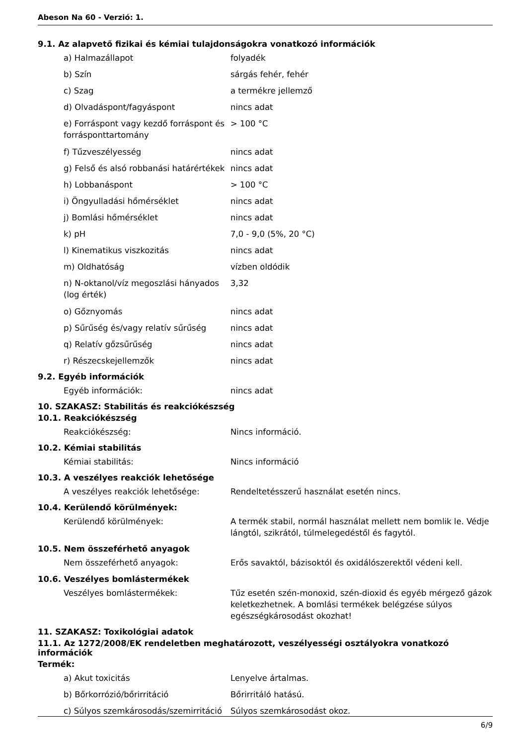Abeson Na 60 - Verzió: 1.
9.1. Az alapvető fizikai és kémiai tulajdonságokra vonatkozó információk
| a) Halmazállapot | folyadék |
| b) Szín | sárgás fehér, fehér |
| c) Szag | a termékre jellemző |
| d) Olvadáspont/fagyáspont | nincs adat |
| e) Forráspont vagy kezdő forráspont és forrásponttartomány | > 100 °C |
| f) Tűzveszélyesség | nincs adat |
| g) Felső és alsó robbanási határértékek | nincs adat |
| h) Lobbanáspont | > 100 °C |
| i) Öngyulladási hőmérséklet | nincs adat |
| j) Bomlási hőmérséklet | nincs adat |
| k) pH | 7,0 - 9,0 (5%, 20 °C) |
| l) Kinematikus viszkozitás | nincs adat |
| m) Oldhatóság | vízben oldódik |
| n) N-oktanol/víz megoszlási hányados (log érték) | 3,32 |
| o) Gőznyomás | nincs adat |
| p) Sűrűség és/vagy relatív sűrűség | nincs adat |
| q) Relatív gőzsűrűség | nincs adat |
| r) Részecskejellemzők | nincs adat |
9.2. Egyéb információk
| Egyéb információk: | nincs adat |
10. SZAKASZ: Stabilitás és reakciókészség
10.1. Reakciókészség
| Reakciókészség: | Nincs információ. |
10.2. Kémiai stabilitás
| Kémiai stabilitás: | Nincs információ |
10.3. A veszélyes reakciók lehetősége
| A veszélyes reakciók lehetősége: | Rendeltetésszerű használat esetén nincs. |
10.4. Kerülendő körülmények:
| Kerülendő körülmények: | A termék stabil, normál használat mellett nem bomlik le. Védje lángtól, szikrától, túlmelegedéstől és fagytól. |
10.5. Nem összeférhető anyagok
| Nem összeférhető anyagok: | Erős savaktól, bázisoktól és oxidálószerektől védeni kell. |
10.6. Veszélyes bomlástermékek
| Veszélyes bomlástermékek: | Tűz esetén szén-monoxid, szén-dioxid és egyéb mérgező gázok keletkezhetnek. A bomlási termékek belégzése súlyos egészségkárosodást okozhat! |
11. SZAKASZ: Toxikológiai adatok
11.1. Az 1272/2008/EK rendeletben meghatározott, veszélyességi osztályokra vonatkozó információk
Termék:
| a) Akut toxicitás | Lenyelve ártalmas. |
| b) Bőrkorrózió/bőrirritáció | Bőrirritáló hatású. |
| c) Súlyos szemkárosodás/szemirritáció | Súlyos szemkárosodást okoz. |
6/9